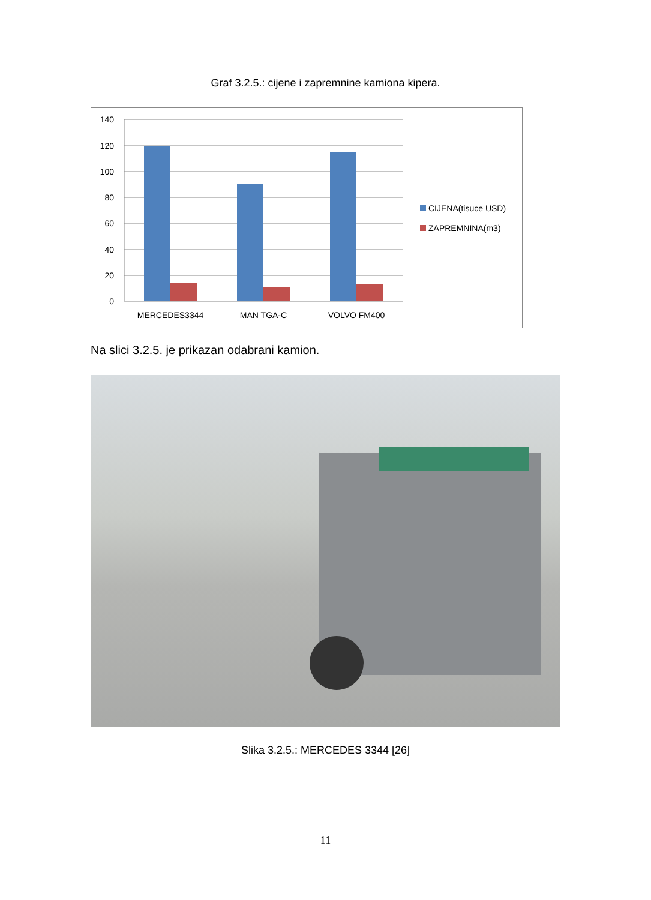Graf 3.2.5.: cijene i zapremnine kamiona kipera.
140
120
100
80
60
40
20
0
MERCEDES3344
MAN TGA-C
VOLVO FM400
CIJENA(tisuce USD)
ZAPREMNINA(m3)
Na slici 3.2.5. je prikazan odabrani kamion.
Slika 3.2.5.: MERCEDES 3344 [26]
11